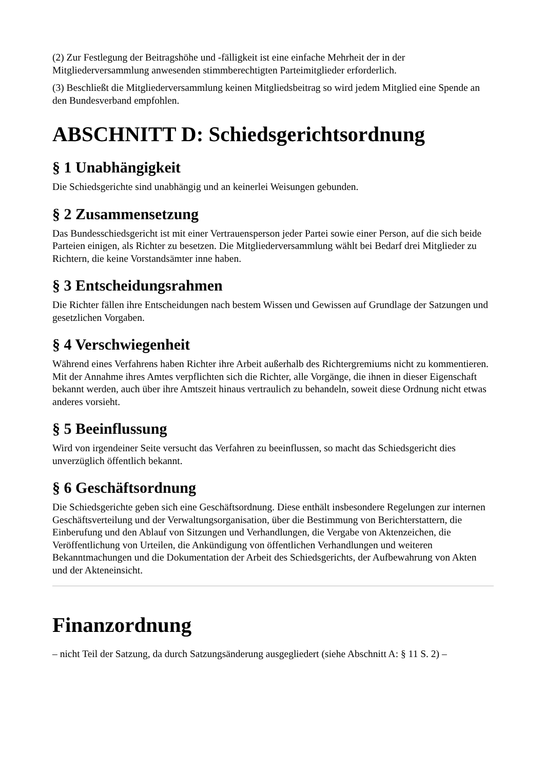(2) Zur Festlegung der Beitragshöhe und -fälligkeit ist eine einfache Mehrheit der in der Mitgliederversammlung anwesenden stimmberechtigten Parteimitglieder erforderlich.
(3) Beschließt die Mitgliederversammlung keinen Mitgliedsbeitrag so wird jedem Mitglied eine Spende an den Bundesverband empfohlen.
ABSCHNITT D: Schiedsgerichtsordnung
§ 1 Unabhängigkeit
Die Schiedsgerichte sind unabhängig und an keinerlei Weisungen gebunden.
§ 2 Zusammensetzung
Das Bundesschiedsgericht ist mit einer Vertrauensperson jeder Partei sowie einer Person, auf die sich beide Parteien einigen, als Richter zu besetzen. Die Mitgliederversammlung wählt bei Bedarf drei Mitglieder zu Richtern, die keine Vorstandsämter inne haben.
§ 3 Entscheidungsrahmen
Die Richter fällen ihre Entscheidungen nach bestem Wissen und Gewissen auf Grundlage der Satzungen und gesetzlichen Vorgaben.
§ 4 Verschwiegenheit
Während eines Verfahrens haben Richter ihre Arbeit außerhalb des Richtergremiums nicht zu kommentieren. Mit der Annahme ihres Amtes verpflichten sich die Richter, alle Vorgänge, die ihnen in dieser Eigenschaft bekannt werden, auch über ihre Amtszeit hinaus vertraulich zu behandeln, soweit diese Ordnung nicht etwas anderes vorsieht.
§ 5 Beeinflussung
Wird von irgendeiner Seite versucht das Verfahren zu beeinflussen, so macht das Schiedsgericht dies unverzüglich öffentlich bekannt.
§ 6 Geschäftsordnung
Die Schiedsgerichte geben sich eine Geschäftsordnung. Diese enthält insbesondere Regelungen zur internen Geschäftsverteilung und der Verwaltungsorganisation, über die Bestimmung von Berichterstattern, die Einberufung und den Ablauf von Sitzungen und Verhandlungen, die Vergabe von Aktenzeichen, die Veröffentlichung von Urteilen, die Ankündigung von öffentlichen Verhandlungen und weiteren Bekanntmachungen und die Dokumentation der Arbeit des Schiedsgerichts, der Aufbewahrung von Akten und der Akteneinsicht.
Finanzordnung
– nicht Teil der Satzung, da durch Satzungsänderung ausgegliedert (siehe Abschnitt A: § 11 S. 2) –